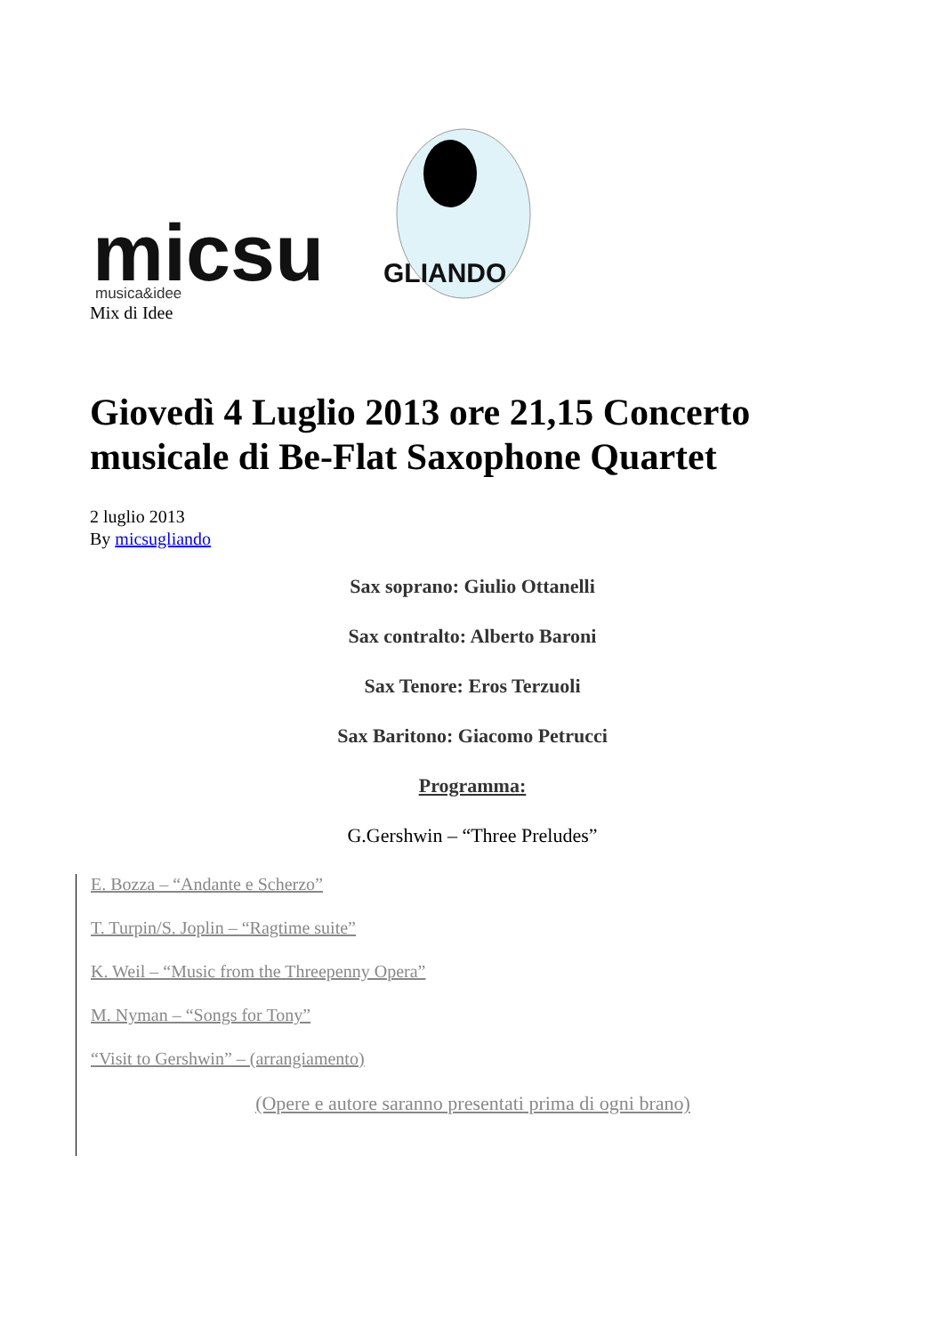micsu
GLIANDO
musica&idee
Mix di Idee
Giovedì 4 Luglio 2013 ore 21,15 Concerto musicale di Be-Flat Saxophone Quartet
2 luglio 2013
By micsugliando
Sax soprano: Giulio Ottanelli
Sax contralto: Alberto Baroni
Sax Tenore: Eros Terzuoli
Sax Baritono: Giacomo Petrucci
Programma:
G.Gershwin – “Three Preludes”
E. Bozza – “Andante e Scherzo”
T. Turpin/S. Joplin – “Ragtime suite”
K. Weil – “Music from the Threepenny Opera”
M. Nyman – “Songs for Tony”
“Visit to Gershwin” – (arrangiamento)
(Opere e autore saranno presentati prima di ogni brano)